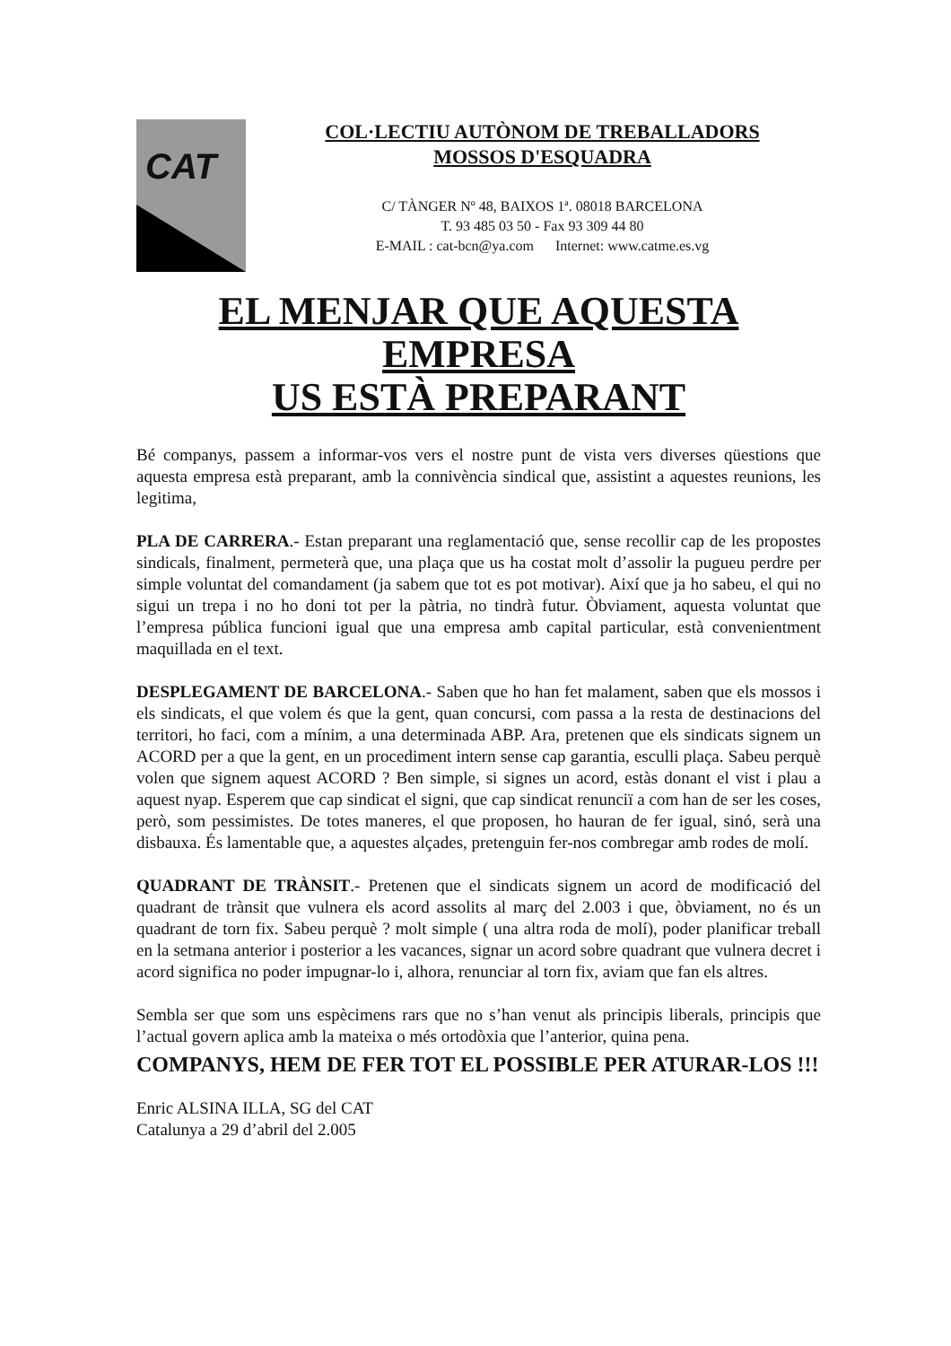CAT
COL·LECTIU AUTÒNOM DE TREBALLADORS
MOSSOS D'ESQUADRA
C/ TÀNGER Nº 48, BAIXOS 1ª. 08018 BARCELONA
T. 93 485 03 50 - Fax 93 309 44 80
E-MAIL : cat-bcn@ya.com Internet: www.catme.es.vg
EL MENJAR QUE AQUESTA EMPRESA
US ESTÀ PREPARANT
Bé companys, passem a informar-vos vers el nostre punt de vista vers diverses qüestions que aquesta empresa està preparant, amb la connivència sindical que, assistint a aquestes reunions, les legitima,
PLA DE CARRERA.- Estan preparant una reglamentació que, sense recollir cap de les propostes sindicals, finalment, permeterà que, una plaça que us ha costat molt d’assolir la pugueu perdre per simple voluntat del comandament (ja sabem que tot es pot motivar). Així que ja ho sabeu, el qui no sigui un trepa i no ho doni tot per la pàtria, no tindrà futur. Òbviament, aquesta voluntat que l’empresa pública funcioni igual que una empresa amb capital particular, està convenientment maquillada en el text.
DESPLEGAMENT DE BARCELONA.- Saben que ho han fet malament, saben que els mossos i els sindicats, el que volem és que la gent, quan concursi, com passa a la resta de destinacions del territori, ho faci, com a mínim, a una determinada ABP. Ara, pretenen que els sindicats signem un ACORD per a que la gent, en un procediment intern sense cap garantia, esculli plaça. Sabeu perquè volen que signem aquest ACORD ? Ben simple, si signes un acord, estàs donant el vist i plau a aquest nyap. Esperem que cap sindicat el signi, que cap sindicat renunciï a com han de ser les coses, però, som pessimistes. De totes maneres, el que proposen, ho hauran de fer igual, sinó, serà una disbauxa. És lamentable que, a aquestes alçades, pretenguin fer-nos combregar amb rodes de molí.
QUADRANT DE TRÀNSIT.- Pretenen que el sindicats signem un acord de modificació del quadrant de trànsit que vulnera els acord assolits al març del 2.003 i que, òbviament, no és un quadrant de torn fix. Sabeu perquè ? molt simple ( una altra roda de molí), poder planificar treball en la setmana anterior i posterior a les vacances, signar un acord sobre quadrant que vulnera decret i acord significa no poder impugnar-lo i, alhora, renunciar al torn fix, aviam que fan els altres.
Sembla ser que som uns espècimens rars que no s’han venut als principis liberals, principis que l’actual govern aplica amb la mateixa o més ortodòxia que l’anterior, quina pena.
COMPANYS, HEM DE FER TOT EL POSSIBLE PER ATURAR-LOS !!!
Enric ALSINA ILLA, SG del CAT
Catalunya a 29 d’abril del 2.005